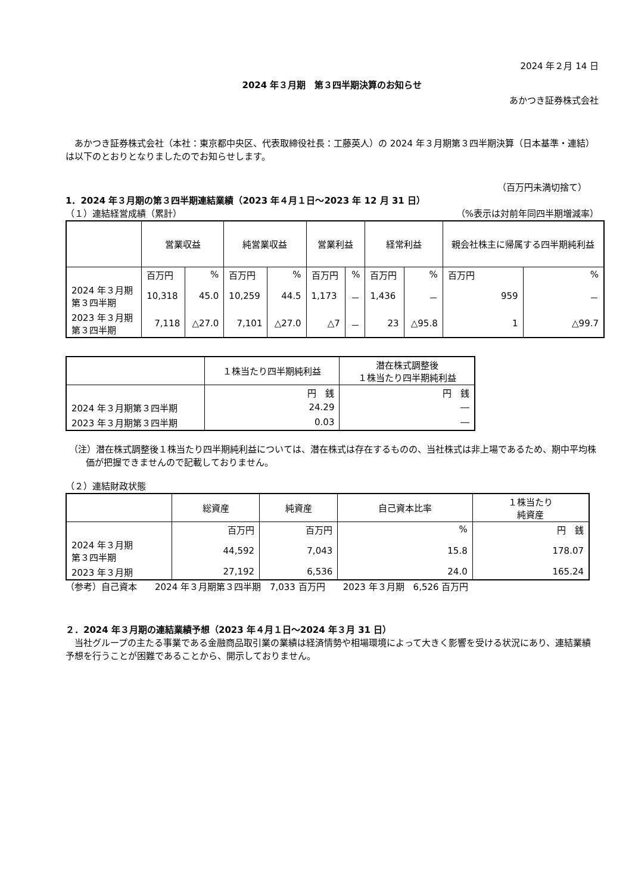2024 年２月 14 日
2024 年３月期　第３四半期決算のお知らせ
あかつき証券株式会社
あかつき証券株式会社（本社：東京都中央区、代表取締役社長：工藤英人）の 2024 年３月期第３四半期決算（日本基準・連結）は以下のとおりとなりましたのでお知らせします。
（百万円未満切捨て）
1．2024 年３月期の第３四半期連結業績（2023 年４月１日～2023 年 12 月 31 日）
（１）連結経営成績（累計） （%表示は対前年同四半期増減率）
| | 営業収益 | | 純営業収益 | | 営業利益 | | 経常利益 | | 親会社株主に帰属する四半期純利益 | |
| --- | --- | --- | --- | --- | --- | --- | --- | --- | --- | --- |
| | 百万円 | % | 百万円 | % | 百万円 | % | 百万円 | % | 百万円 | % |
| 2024 年３月期 第３四半期 | 10,318 | 45.0 | 10,259 | 44.5 | 1,173 | － | 1,436 | － | 959 | － |
| 2023 年３月期 第３四半期 | 7,118 | △27.0 | 7,101 | △27.0 | △7 | － | 23 | △95.8 | 1 | △99.7 |
| | １株当たり四半期純利益 | 潜在株式調整後 １株当たり四半期純利益 |
| --- | --- | --- |
| | 円 銭 | 円 銭 |
| 2024 年３月期第３四半期 | 24.29 | ― |
| 2023 年３月期第３四半期 | 0.03 | ― |
（注）潜在株式調整後１株当たり四半期純利益については、潜在株式は存在するものの、当社株式は非上場であるため、期中平均株価が把握できませんので記載しておりません。
（２）連結財政状態
| | 総資産 | 純資産 | 自己資本比率 | １株当たり 純資産 |
| --- | --- | --- | --- | --- |
| | 百万円 | 百万円 | % | 円 銭 |
| 2024 年３月期 第３四半期 | 44,592 | 7,043 | 15.8 | 178.07 |
| 2023 年３月期 | 27,192 | 6,536 | 24.0 | 165.24 |
（参考）自己資本　　2024 年３月期第３四半期　7,033 百万円　　2023 年３月期　6,526 百万円
２．2024 年３月期の連結業績予想（2023 年４月１日～2024 年３月 31 日）
当社グループの主たる事業である金融商品取引業の業績は経済情勢や相場環境によって大きく影響を受ける状況にあり、連結業績予想を行うことが困難であることから、開示しておりません。